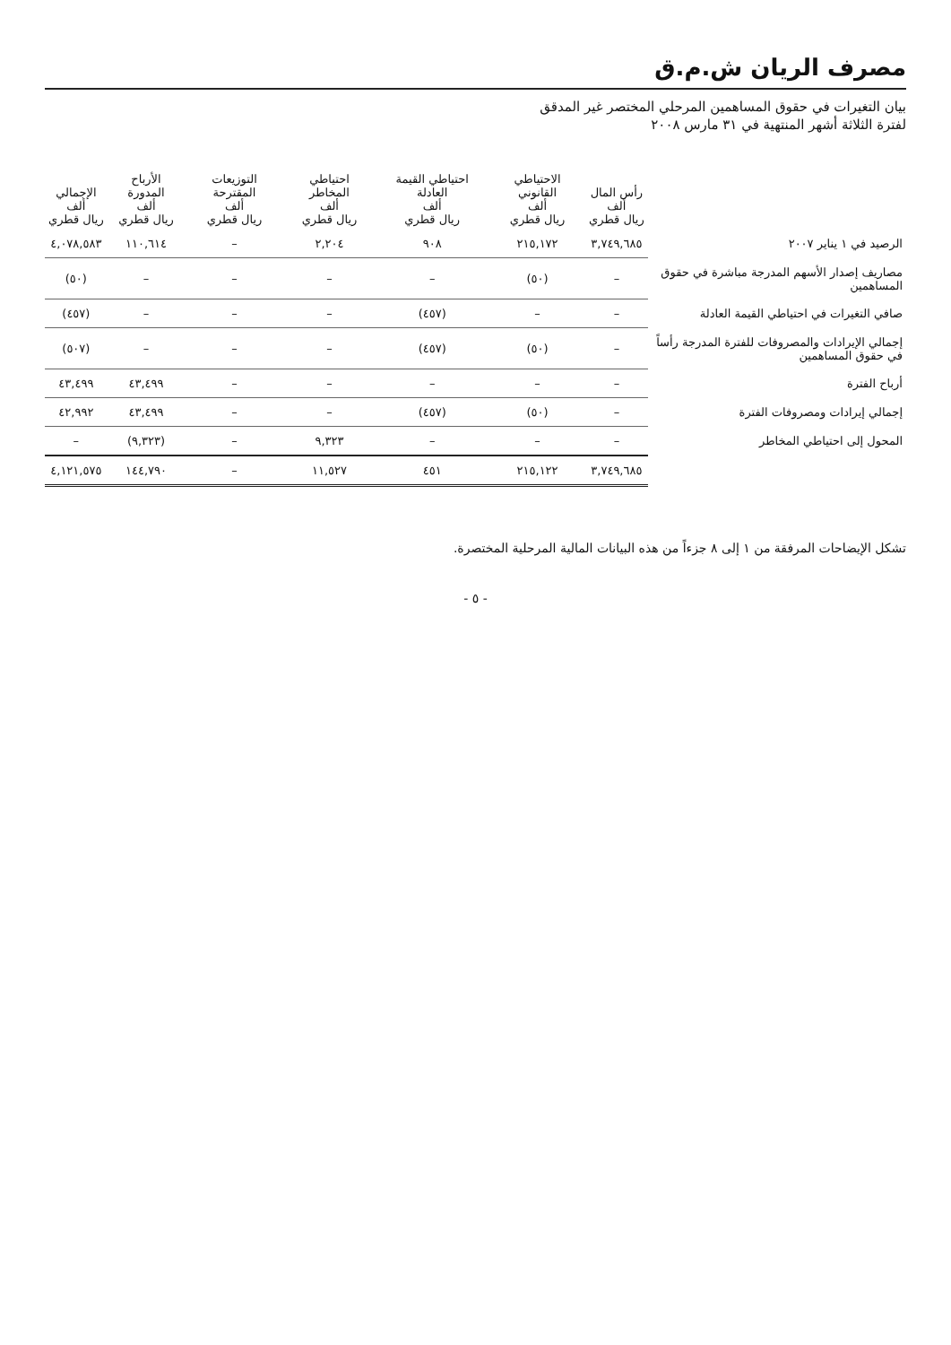مصرف الريان ش.م.ق
بيان التغيرات في حقوق المساهمين المرحلي المختصر غير المدقق
لفترة الثلاثة أشهر المنتهية في ٣١ مارس ٢٠٠٨
| | رأس المال ألف ريال قطري | الاحتياطي القانوني ألف ريال قطري | احتياطي القيمة العادلة ألف ريال قطري | احتياطي المخاطر ألف ريال قطري | التوزيعات المقترحة ألف ريال قطري | الأرباح المدورة ألف ريال قطري | الإجمالي ألف ريال قطري |
| --- | --- | --- | --- | --- | --- | --- | --- |
| الرصيد في ١ يناير ٢٠٠٧ | ٣,٧٤٩,٦٨٥ | ٢١٥,١٧٢ | ٩٠٨ | ٢,٢٠٤ | – | ١١٠,٦١٤ | ٤,٠٧٨,٥٨٣ |
| مصاريف إصدار الأسهم المدرجة مباشرة في حقوق المساهمين | – | (٥٠) | – | – | – | – | (٥٠) |
| صافي التغيرات في احتياطي القيمة العادلة | – | – | (٤٥٧) | – | – | – | (٤٥٧) |
| إجمالي الإيرادات والمصروفات للفترة المدرجة رأساً في حقوق المساهمين | – | (٥٠) | (٤٥٧) | – | – | – | (٥٠٧) |
| أرباح الفترة | – | – | – | – | – | ٤٣,٤٩٩ | ٤٣,٤٩٩ |
| إجمالي إيرادات ومصروفات الفترة | – | (٥٠) | (٤٥٧) | – | – | ٤٣,٤٩٩ | ٤٢,٩٩٢ |
| المحول إلى احتياطي المخاطر | – | – | – | ٩,٣٢٣ | – | (٩,٣٢٣) | – |
| | ٣,٧٤٩,٦٨٥ | ٢١٥,١٢٢ | ٤٥١ | ١١,٥٢٧ | – | ١٤٤,٧٩٠ | ٤,١٢١,٥٧٥ |
تشكل الإيضاحات المرفقة من ١ إلى ٨ جزءاً من هذه البيانات المالية المرحلية المختصرة.
- ٥ -